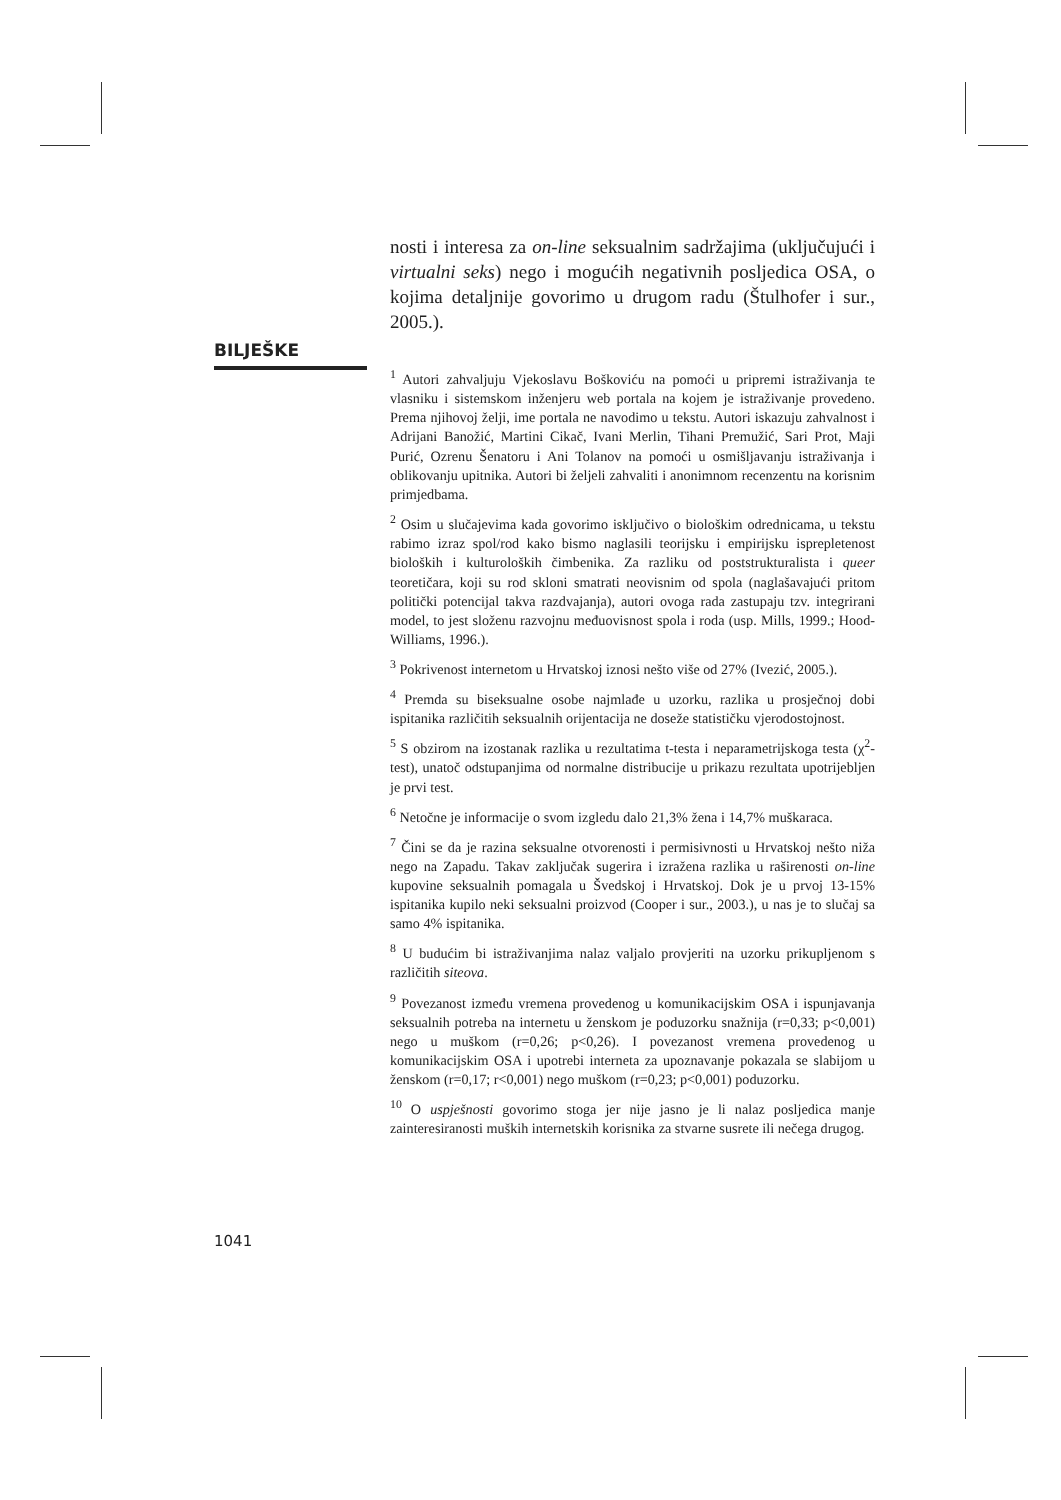nosti i interesa za on-line seksualnim sadržajima (uključujući i virtualni seks) nego i mogućih negativnih posljedica OSA, o kojima detaljnije govorimo u drugom radu (Štulhofer i sur., 2005.).
BILJEŠKE
<sup>1</sup> Autori zahvaljuju Vjekoslavu Boškoviću na pomoći u pripremi istraživanja te vlasniku i sistemskom inženjeru web portala na kojem je istraživanje provedeno. Prema njihovoj želji, ime portala ne navodimo u tekstu. Autori iskazuju zahvalnost i Adrijani Banožić, Martini Cikač, Ivani Merlin, Tihani Premužić, Sari Prot, Maji Purić, Ozrenu Šenatoru i Ani Tolanov na pomoći u osmišljavanju istraživanja i oblikovanju upitnika. Autori bi željeli zahvaliti i anonimnom recenzentu na korisnim primjedbama.
<sup>2</sup> Osim u slučajevima kada govorimo isključivo o biološkim odrednicama, u tekstu rabimo izraz spol/rod kako bismo naglasili teorijsku i empirijsku isprepletenost bioloških i kulturoloških čimbenika. Za razliku od poststrukturalista i queer teoretičara, koji su rod skloni smatrati neovisnim od spola (naglašavajući pritom politički potencijal takva razdvajanja), autori ovoga rada zastupaju tzv. integrirani model, to jest složenu razvojnu međuovisnost spola i roda (usp. Mills, 1999.; Hood-Williams, 1996.).
<sup>3</sup> Pokrivenost internetom u Hrvatskoj iznosi nešto više od 27% (Ivezić, 2005.).
<sup>4</sup> Premda su biseksualne osobe najmlađe u uzorku, razlika u prosječnoj dobi ispitanika različitih seksualnih orijentacija ne doseže statističku vjerodostojnost.
<sup>5</sup> S obzirom na izostanak razlika u rezultatima t-testa i neparametrijskoga testa (χ<sup>2</sup>-test), unatoč odstupanjima od normalne distribucije u prikazu rezultata upotrijebljen je prvi test.
<sup>6</sup> Netočne je informacije o svom izgledu dalo 21,3% žena i 14,7% muškaraca.
<sup>7</sup> Čini se da je razina seksualne otvorenosti i permisivnosti u Hrvatskoj nešto niža nego na Zapadu. Takav zaključak sugerira i izražena razlika u raširenosti on-line kupovine seksualnih pomagala u Švedskoj i Hrvatskoj. Dok je u prvoj 13-15% ispitanika kupilo neki seksualni proizvod (Cooper i sur., 2003.), u nas je to slučaj sa samo 4% ispitanika.
<sup>8</sup> U budućim bi istraživanjima nalaz valjalo provjeriti na uzorku prikupljenom s različitih siteova.
<sup>9</sup> Povezanost između vremena provedenog u komunikacijskim OSA i ispunjavanja seksualnih potreba na internetu u ženskom je poduzorku snažnija (r=0,33; p<0,001) nego u muškom (r=0,26; p<0,26). I povezanost vremena provedenog u komunikacijskim OSA i upotrebi interneta za upoznavanje pokazala se slabijom u ženskom (r=0,17; r<0,001) nego muškom (r=0,23; p<0,001) poduzorku.
<sup>10</sup> O uspješnosti govorimo stoga jer nije jasno je li nalaz posljedica manje zainteresiranosti muških internetskih korisnika za stvarne susrete ili nečega drugog.
1041